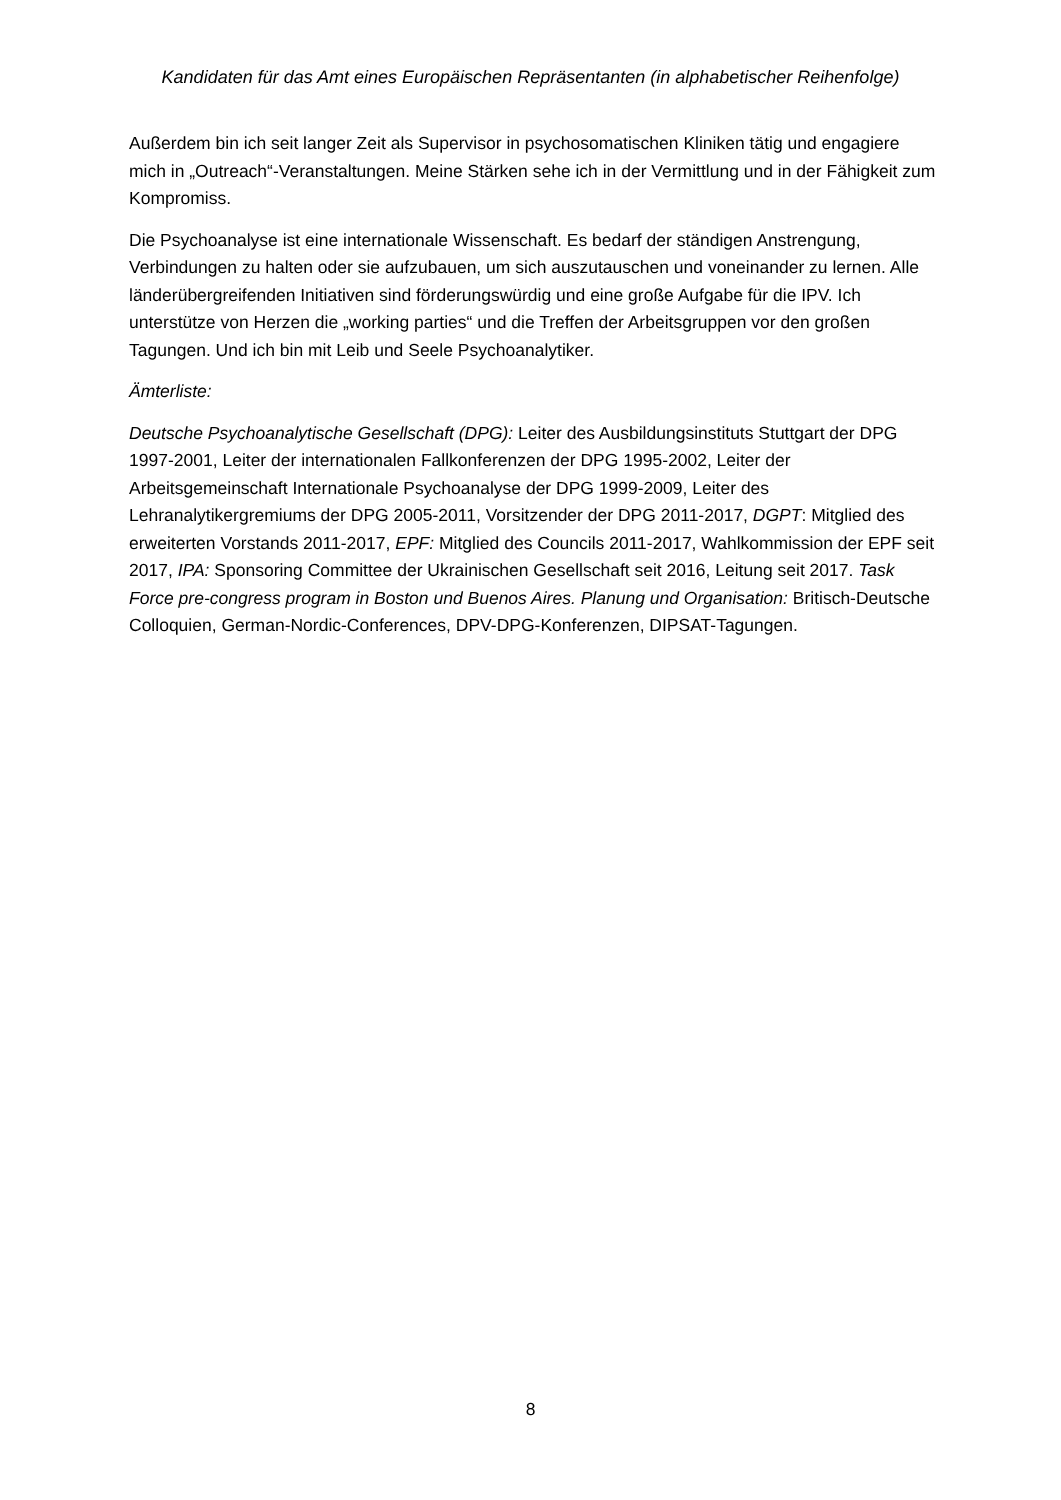Kandidaten für das Amt eines Europäischen Repräsentanten (in alphabetischer Reihenfolge)
Außerdem bin ich seit langer Zeit als Supervisor in psychosomatischen Kliniken tätig und engagiere mich in „Outreach“-Veranstaltungen. Meine Stärken sehe ich in der Vermittlung und in der Fähigkeit zum Kompromiss.
Die Psychoanalyse ist eine internationale Wissenschaft. Es bedarf der ständigen Anstrengung, Verbindungen zu halten oder sie aufzubauen, um sich auszutauschen und voneinander zu lernen. Alle länderübergreifenden Initiativen sind förderungswürdig und eine große Aufgabe für die IPV. Ich unterstütze von Herzen die „working parties“ und die Treffen der Arbeitsgruppen vor den großen Tagungen. Und ich bin mit Leib und Seele Psychoanalytiker.
Ämterliste:
Deutsche Psychoanalytische Gesellschaft (DPG): Leiter des Ausbildungsinstituts Stuttgart der DPG 1997-2001, Leiter der internationalen Fallkonferenzen der DPG 1995-2002, Leiter der Arbeitsgemeinschaft Internationale Psychoanalyse der DPG 1999-2009, Leiter des Lehranalytikergremiums der DPG 2005-2011, Vorsitzender der DPG 2011-2017, DGPT: Mitglied des erweiterten Vorstands 2011-2017, EPF: Mitglied des Councils 2011-2017, Wahlkommission der EPF seit 2017, IPA: Sponsoring Committee der Ukrainischen Gesellschaft seit 2016, Leitung seit 2017. Task Force pre-congress program in Boston und Buenos Aires. Planung und Organisation: Britisch-Deutsche Colloquien, German-Nordic-Conferences, DPV-DPG-Konferenzen, DIPSAT-Tagungen.
8